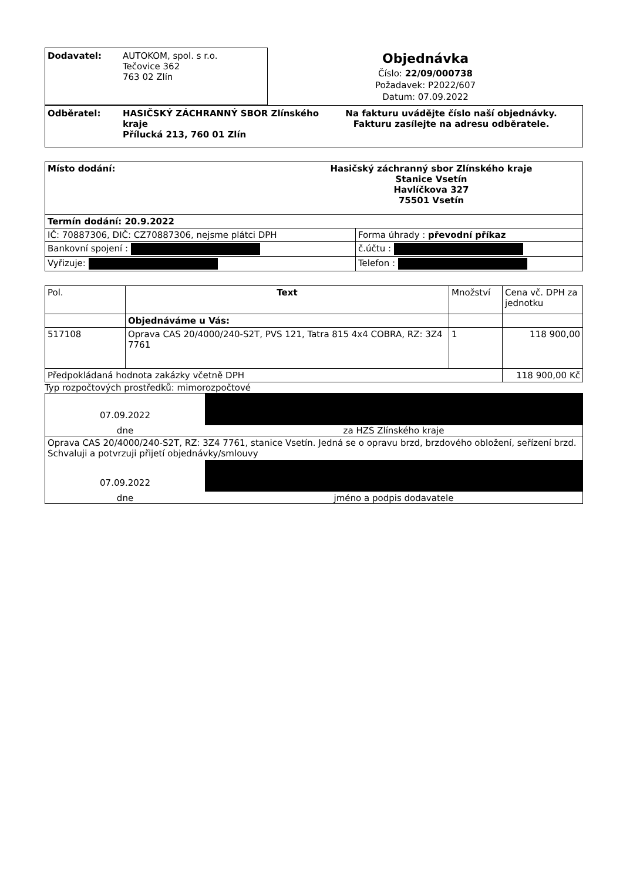Dodavatel: AUTOKOM, spol. s r.o.
Tečovice 362
763 02 Zlín
Objednávka
Číslo: 22/09/000738
Požadavek: P2022/607
Datum: 07.09.2022
Odběratel: HASIČSKÝ ZÁCHRANNÝ SBOR Zlínského kraje
Přílucká 213, 760 01 Zlín Na fakturu uvádějte číslo naší objednávky.
Fakturu zasílejte na adresu odběratele.
| Místo dodání: Hasičský záchranný sbor Zlínského kraje Stanice Vsetín Havlíčkova 327 75501 Vsetín | |
| Termín dodání: 20.9.2022 | |
| IČ: 70887306, DIČ: CZ70887306, nejsme plátci DPH | Forma úhrady : převodní příkaz |
| Bankovní spojení : | č.účtu : |
| Vyřizuje: | Telefon : |
| Pol. | Text | Množství | Cena vč. DPH za jednotku |
| | Objednáváme u Vás: | | |
| 517108 | Oprava CAS 20/4000/240-S2T, PVS 121, Tatra 815 4x4 COBRA, RZ: 3Z4 7761 | 1 | 118 900,00 |
| Předpokládaná hodnota zakázky včetně DPH | | | 118 900,00 Kč |
Typ rozpočtových prostředků: mimorozpočtové
| 07.09.2022 dne za HZS Zlínského kraje |
| Oprava CAS 20/4000/240-S2T, RZ: 3Z4 7761, stanice Vsetín. Jedná se o opravu brzd, brzdového obložení, seřízení brzd. Schvaluji a potvrzuji přijetí objednávky/smlouvy 07.09.2022 dne jméno a podpis dodavatele |